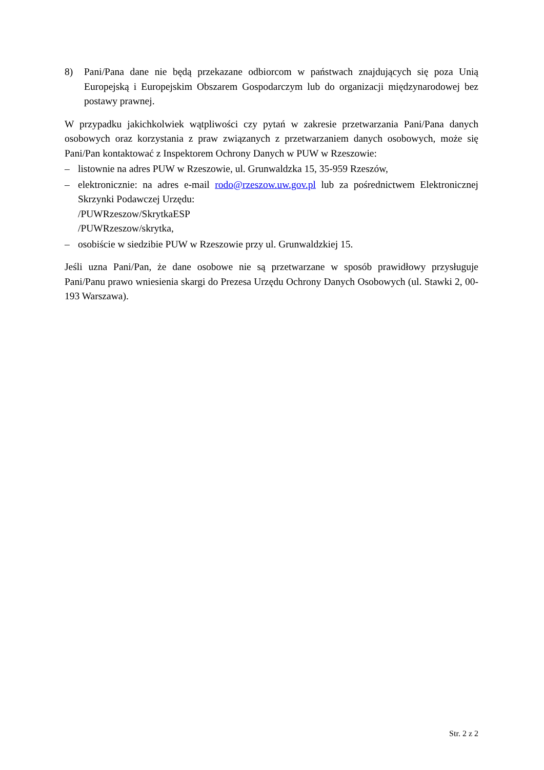8) Pani/Pana dane nie będą przekazane odbiorcom w państwach znajdujących się poza Unią Europejską i Europejskim Obszarem Gospodarczym lub do organizacji międzynarodowej bez postawy prawnej.
W przypadku jakichkolwiek wątpliwości czy pytań w zakresie przetwarzania Pani/Pana danych osobowych oraz korzystania z praw związanych z przetwarzaniem danych osobowych, może się Pani/Pan kontaktować z Inspektorem Ochrony Danych w PUW w Rzeszowie:
– listownie na adres PUW w Rzeszowie, ul. Grunwaldzka 15, 35-959 Rzeszów,
– elektronicznie: na adres e-mail rodo@rzeszow.uw.gov.pl lub za pośrednictwem Elektronicznej Skrzynki Podawczej Urzędu:
/PUWRzeszow/SkrytkaESP
/PUWRzeszow/skrytka,
– osobiście w siedzibie PUW w Rzeszowie przy ul. Grunwaldzkiej 15.
Jeśli uzna Pani/Pan, że dane osobowe nie są przetwarzane w sposób prawidłowy przysługuje Pani/Panu prawo wniesienia skargi do Prezesa Urzędu Ochrony Danych Osobowych (ul. Stawki 2, 00-193 Warszawa).
Str. 2 z 2